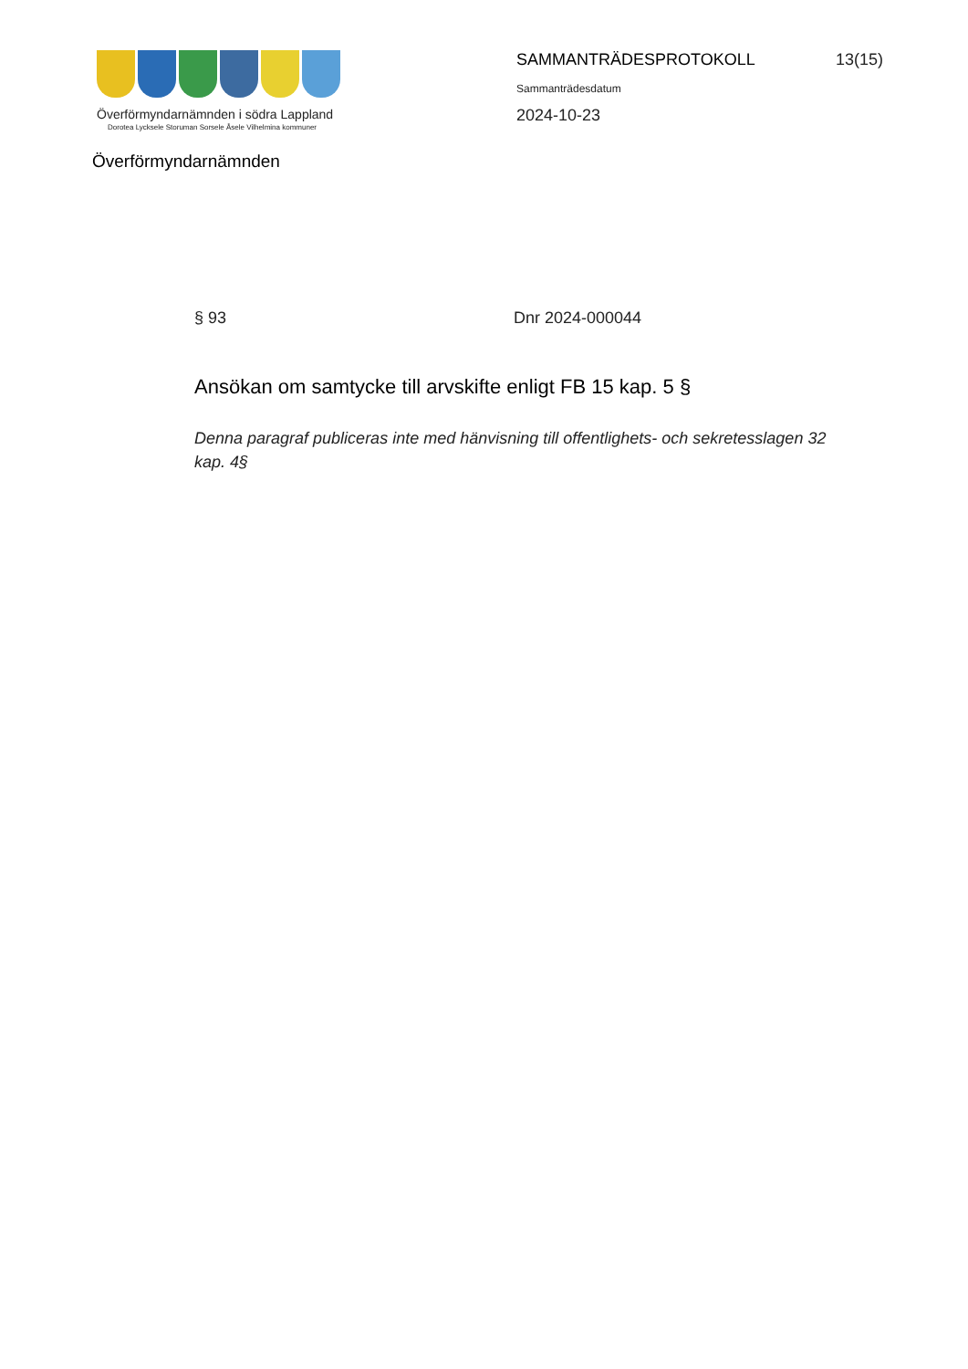Överförmyndarnämnden i södra Lappland
Dorotea Lycksele Storuman Sorsele Åsele Vilhelmina kommuner
Överförmyndarnämnden
SAMMANTRÄDESPROTOKOLL
Sammanträdesdatum
2024-10-23
13(15)
§ 93 Dnr 2024-000044
Ansökan om samtycke till arvskifte enligt FB 15 kap. 5 §
Denna paragraf publiceras inte med hänvisning till offentlighets- och sekretesslagen 32 kap. 4§